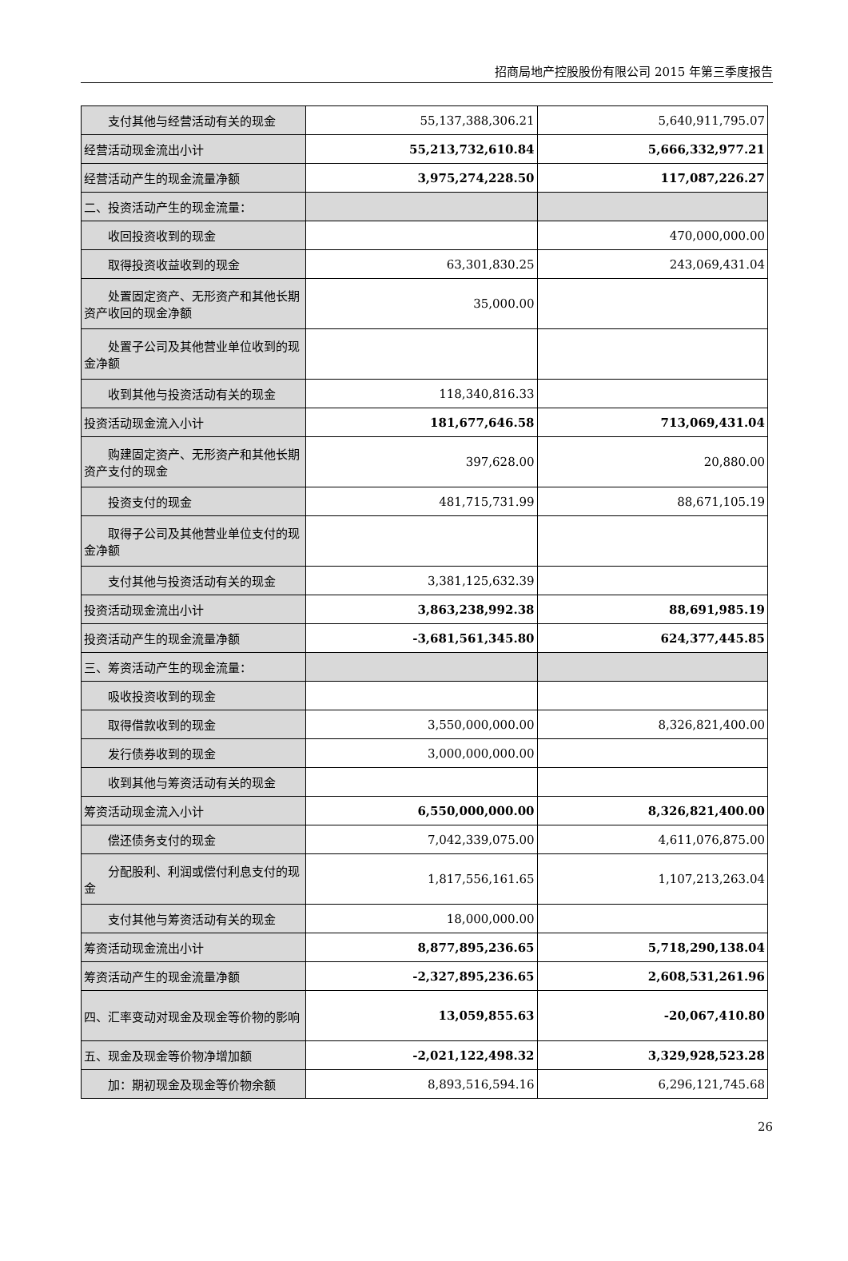招商局地产控股股份有限公司 2015 年第三季度报告
| 支付其他与经营活动有关的现金 | 55,137,388,306.21 | 5,640,911,795.07 |
| 经营活动现金流出小计 | 55,213,732,610.84 | 5,666,332,977.21 |
| 经营活动产生的现金流量净额 | 3,975,274,228.50 | 117,087,226.27 |
| 二、投资活动产生的现金流量： | | |
| 收回投资收到的现金 | | 470,000,000.00 |
| 取得投资收益收到的现金 | 63,301,830.25 | 243,069,431.04 |
| 处置固定资产、无形资产和其他长期资产收回的现金净额 | 35,000.00 | |
| 处置子公司及其他营业单位收到的现金净额 | | |
| 收到其他与投资活动有关的现金 | 118,340,816.33 | |
| 投资活动现金流入小计 | 181,677,646.58 | 713,069,431.04 |
| 购建固定资产、无形资产和其他长期资产支付的现金 | 397,628.00 | 20,880.00 |
| 投资支付的现金 | 481,715,731.99 | 88,671,105.19 |
| 取得子公司及其他营业单位支付的现金净额 | | |
| 支付其他与投资活动有关的现金 | 3,381,125,632.39 | |
| 投资活动现金流出小计 | 3,863,238,992.38 | 88,691,985.19 |
| 投资活动产生的现金流量净额 | -3,681,561,345.80 | 624,377,445.85 |
| 三、筹资活动产生的现金流量： | | |
| 吸收投资收到的现金 | | |
| 取得借款收到的现金 | 3,550,000,000.00 | 8,326,821,400.00 |
| 发行债券收到的现金 | 3,000,000,000.00 | |
| 收到其他与筹资活动有关的现金 | | |
| 筹资活动现金流入小计 | 6,550,000,000.00 | 8,326,821,400.00 |
| 偿还债务支付的现金 | 7,042,339,075.00 | 4,611,076,875.00 |
| 分配股利、利润或偿付利息支付的现金 | 1,817,556,161.65 | 1,107,213,263.04 |
| 支付其他与筹资活动有关的现金 | 18,000,000.00 | |
| 筹资活动现金流出小计 | 8,877,895,236.65 | 5,718,290,138.04 |
| 筹资活动产生的现金流量净额 | -2,327,895,236.65 | 2,608,531,261.96 |
| 四、汇率变动对现金及现金等价物的影响 | 13,059,855.63 | -20,067,410.80 |
| 五、现金及现金等价物净增加额 | -2,021,122,498.32 | 3,329,928,523.28 |
| 加：期初现金及现金等价物余额 | 8,893,516,594.16 | 6,296,121,745.68 |
26